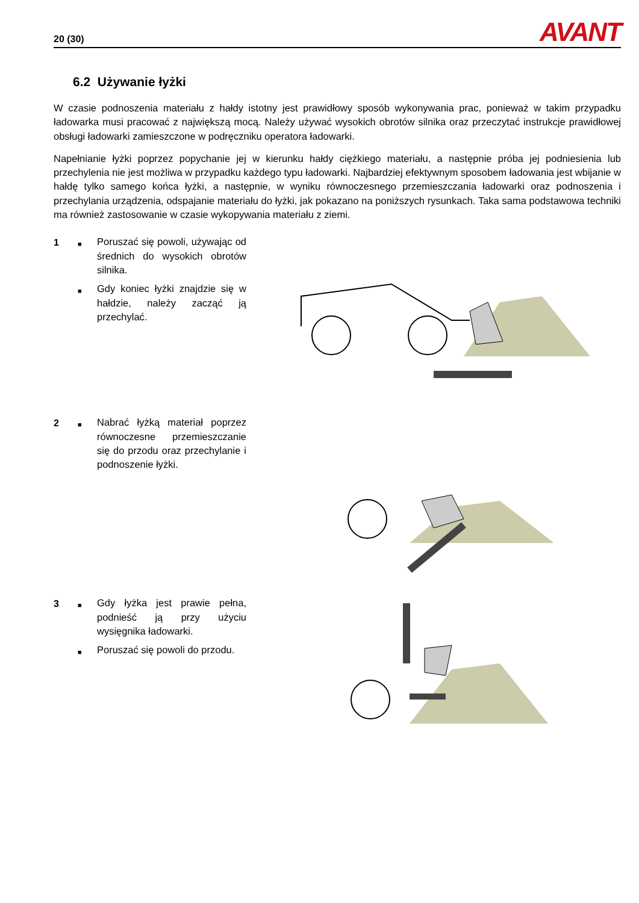20 (30) AVANT
6.2 Używanie łyżki
W czasie podnoszenia materiału z hałdy istotny jest prawidłowy sposób wykonywania prac, ponieważ w takim przypadku ładowarka musi pracować z największą mocą. Należy używać wysokich obrotów silnika oraz przeczytać instrukcje prawidłowej obsługi ładowarki zamieszczone w podręczniku operatora ładowarki.
Napełnianie łyżki poprzez popychanie jej w kierunku hałdy ciężkiego materiału, a następnie próba jej podniesienia lub przechylenia nie jest możliwa w przypadku każdego typu ładowarki. Najbardziej efektywnym sposobem ładowania jest wbijanie w hałdę tylko samego końca łyżki, a następnie, w wyniku równoczesnego przemieszczania ładowarki oraz podnoszenia i przechylania urządzenia, odspajanie materiału do łyżki, jak pokazano na poniższych rysunkach. Taka sama podstawowa techniki ma również zastosowanie w czasie wykopywania materiału z ziemi.
1
■ Poruszać się powoli, używając od średnich do wysokich obrotów silnika.
■ Gdy koniec łyżki znajdzie się w hałdzie, należy zacząć ją przechylać.
2
■ Nabrać łyżką materiał poprzez równoczesne przemieszczanie się do przodu oraz przechylanie i podnoszenie łyżki.
3
■ Gdy łyżka jest prawie pełna, podnieść ją przy użyciu wysięgnika ładowarki.
■ Poruszać się powoli do przodu.